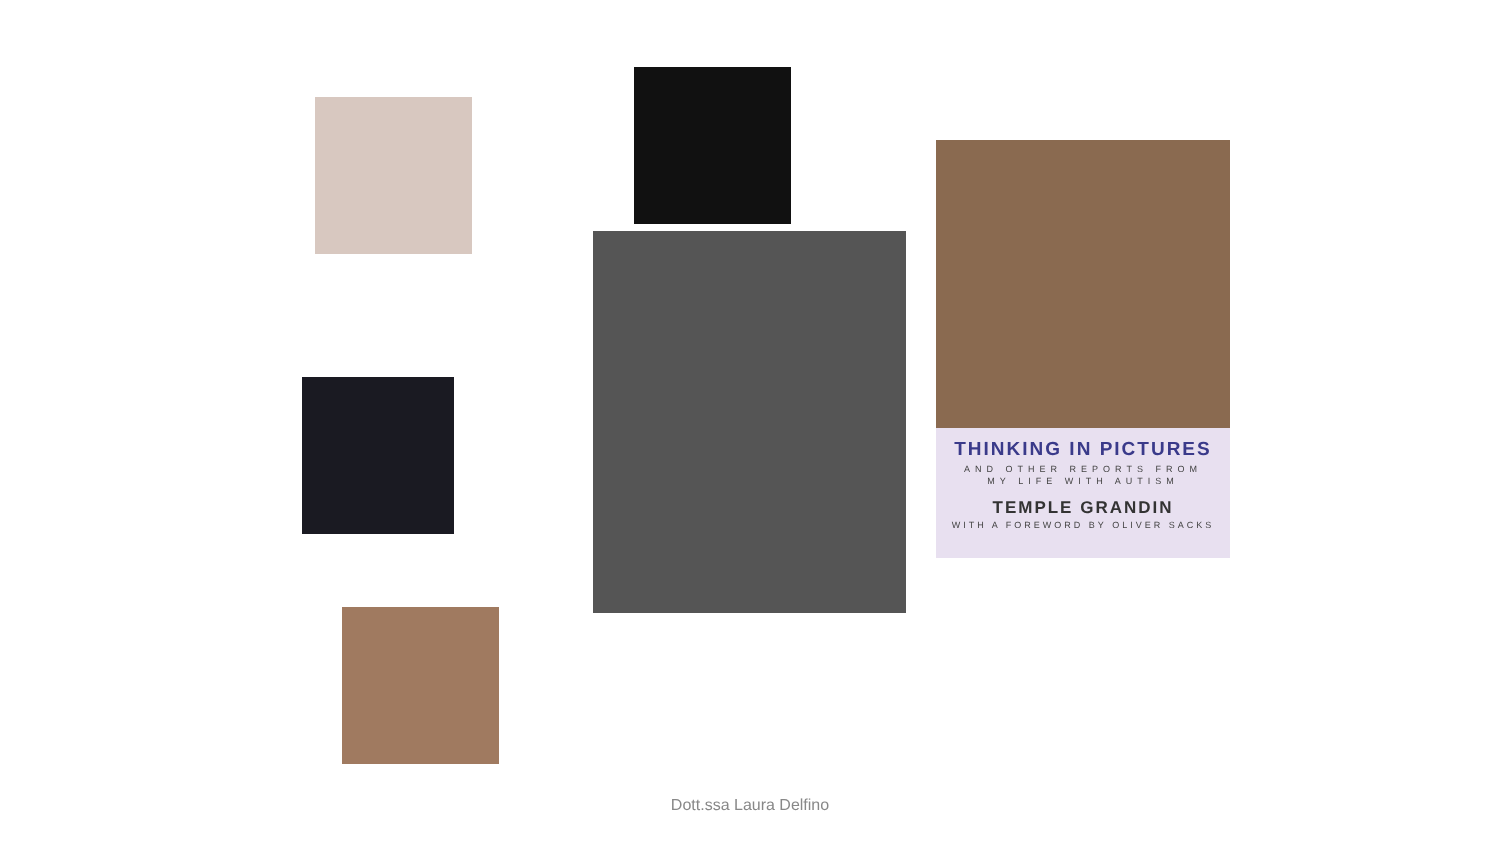THINKING IN PICTURES
AND OTHER REPORTS FROM
MY LIFE WITH AUTISM
TEMPLE GRANDIN
WITH A FOREWORD BY OLIVER SACKS
Dott.ssa Laura Delfino